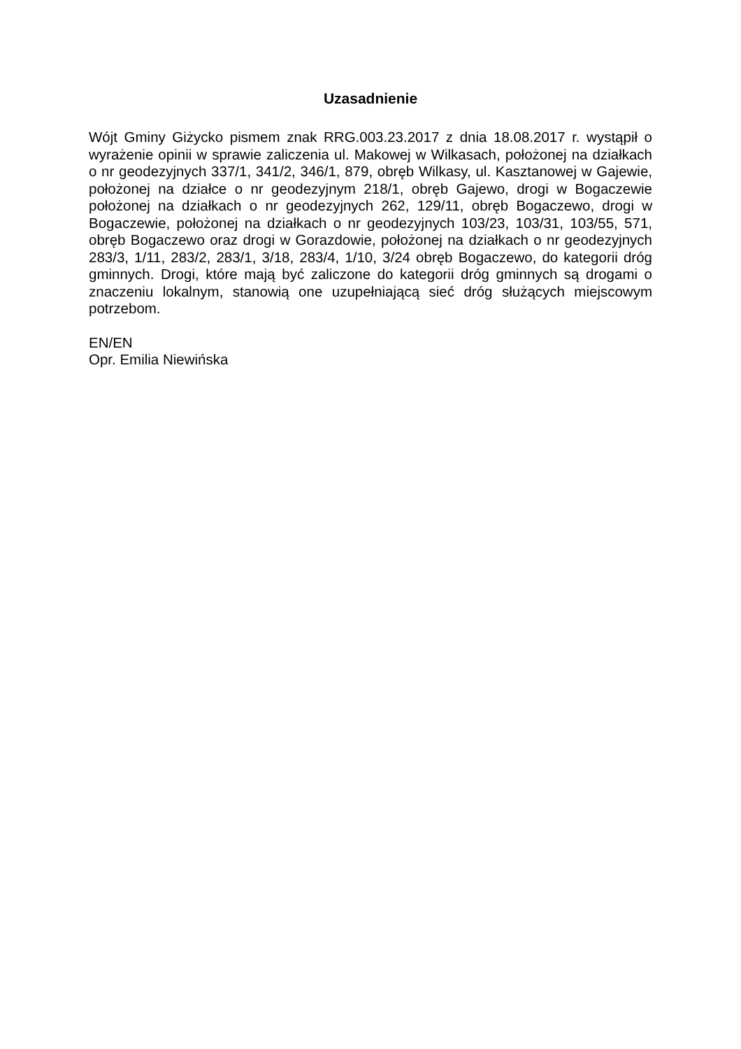Uzasadnienie
Wójt Gminy Giżycko pismem znak RRG.003.23.2017 z dnia 18.08.2017 r. wystąpił o wyrażenie opinii w sprawie zaliczenia ul. Makowej w Wilkasach, położonej na działkach o nr geodezyjnych 337/1, 341/2, 346/1, 879, obręb Wilkasy, ul. Kasztanowej w Gajewie, położonej na działce o nr geodezyjnym 218/1, obręb Gajewo, drogi w Bogaczewie położonej na działkach o nr geodezyjnych 262, 129/11, obręb Bogaczewo, drogi w Bogaczewie, położonej na działkach o nr geodezyjnych 103/23, 103/31, 103/55, 571, obręb Bogaczewo oraz drogi w Gorazdowie, położonej na działkach o nr geodezyjnych 283/3, 1/11, 283/2, 283/1, 3/18, 283/4, 1/10, 3/24 obręb Bogaczewo, do kategorii dróg gminnych. Drogi, które mają być zaliczone do kategorii dróg gminnych są drogami o znaczeniu lokalnym, stanowią one uzupełniającą sieć dróg służących miejscowym potrzebom.
EN/EN
Opr. Emilia Niewińska